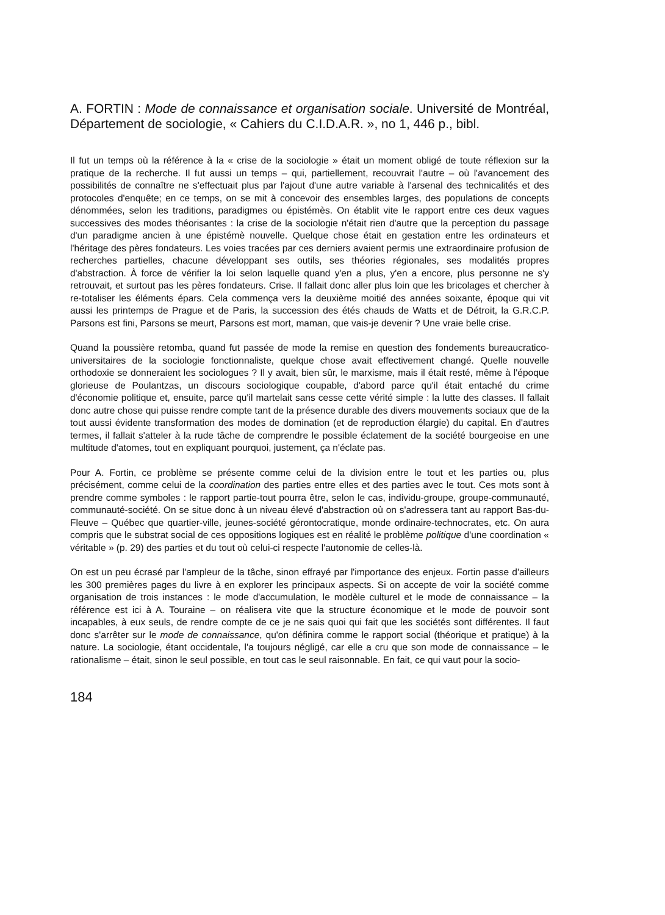A. FORTIN : Mode de connaissance et organisation sociale. Université de Montréal, Département de sociologie, « Cahiers du C.I.D.A.R. », no 1, 446 p., bibl.
Il fut un temps où la référence à la « crise de la sociologie » était un moment obligé de toute réflexion sur la pratique de la recherche. Il fut aussi un temps – qui, partiellement, recouvrait l'autre – où l'avancement des possibilités de connaître ne s'effectuait plus par l'ajout d'une autre variable à l'arsenal des technicalités et des protocoles d'enquête; en ce temps, on se mit à concevoir des ensembles larges, des populations de concepts dénommées, selon les traditions, paradigmes ou épistémès. On établit vite le rapport entre ces deux vagues successives des modes théorisantes : la crise de la sociologie n'était rien d'autre que la perception du passage d'un paradigme ancien à une épistémè nouvelle. Quelque chose était en gestation entre les ordinateurs et l'héritage des pères fondateurs. Les voies tracées par ces derniers avaient permis une extraordinaire profusion de recherches partielles, chacune développant ses outils, ses théories régionales, ses modalités propres d'abstraction. À force de vérifier la loi selon laquelle quand y'en a plus, y'en a encore, plus personne ne s'y retrouvait, et surtout pas les pères fondateurs. Crise. Il fallait donc aller plus loin que les bricolages et chercher à re-totaliser les éléments épars. Cela commença vers la deuxième moitié des années soixante, époque qui vit aussi les printemps de Prague et de Paris, la succession des étés chauds de Watts et de Détroit, la G.R.C.P. Parsons est fini, Parsons se meurt, Parsons est mort, maman, que vais-je devenir ? Une vraie belle crise.
Quand la poussière retomba, quand fut passée de mode la remise en question des fondements bureaucratico-universitaires de la sociologie fonctionnaliste, quelque chose avait effectivement changé. Quelle nouvelle orthodoxie se donneraient les sociologues ? Il y avait, bien sûr, le marxisme, mais il était resté, même à l'époque glorieuse de Poulantzas, un discours sociologique coupable, d'abord parce qu'il était entaché du crime d'économie politique et, ensuite, parce qu'il martelait sans cesse cette vérité simple : la lutte des classes. Il fallait donc autre chose qui puisse rendre compte tant de la présence durable des divers mouvements sociaux que de la tout aussi évidente transformation des modes de domination (et de reproduction élargie) du capital. En d'autres termes, il fallait s'atteler à la rude tâche de comprendre le possible éclatement de la société bourgeoise en une multitude d'atomes, tout en expliquant pourquoi, justement, ça n'éclate pas.
Pour A. Fortin, ce problème se présente comme celui de la division entre le tout et les parties ou, plus précisément, comme celui de la coordination des parties entre elles et des parties avec le tout. Ces mots sont à prendre comme symboles : le rapport partie-tout pourra être, selon le cas, individu-groupe, groupe-communauté, communauté-société. On se situe donc à un niveau élevé d'abstraction où on s'adressera tant au rapport Bas-du-Fleuve – Québec que quartier-ville, jeunes-société gérontocratique, monde ordinaire-technocrates, etc. On aura compris que le substrat social de ces oppositions logiques est en réalité le problème politique d'une coordination « véritable » (p. 29) des parties et du tout où celui-ci respecte l'autonomie de celles-là.
On est un peu écrasé par l'ampleur de la tâche, sinon effrayé par l'importance des enjeux. Fortin passe d'ailleurs les 300 premières pages du livre à en explorer les principaux aspects. Si on accepte de voir la société comme organisation de trois instances : le mode d'accumulation, le modèle culturel et le mode de connaissance – la référence est ici à A. Touraine – on réalisera vite que la structure économique et le mode de pouvoir sont incapables, à eux seuls, de rendre compte de ce je ne sais quoi qui fait que les sociétés sont différentes. Il faut donc s'arrêter sur le mode de connaissance, qu'on définira comme le rapport social (théorique et pratique) à la nature. La sociologie, étant occidentale, l'a toujours négligé, car elle a cru que son mode de connaissance – le rationalisme – était, sinon le seul possible, en tout cas le seul raisonnable. En fait, ce qui vaut pour la socio-
184